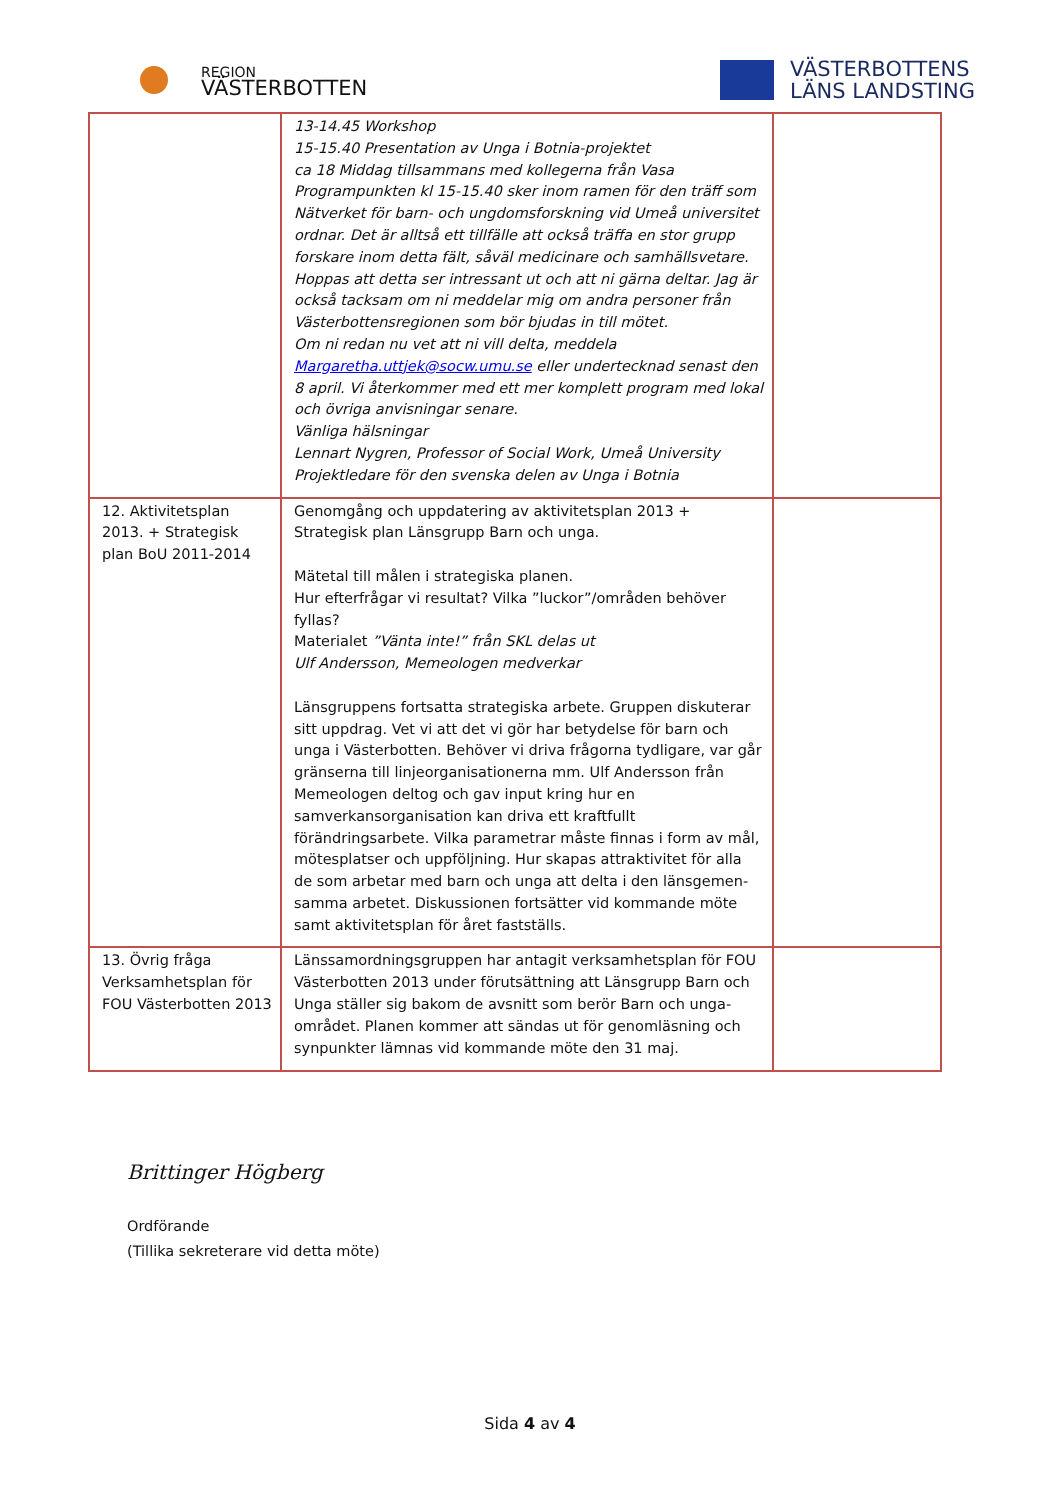REGION
VÄSTERBOTTEN
VÄSTERBOTTENS
LÄNS LANDSTING
| | 13-14.45 Workshop 15-15.40 Presentation av Unga i Botnia-projektet ca 18 Middag tillsammans med kollegerna från Vasa Programpunkten kl 15-15.40 sker inom ramen för den träff som Nätverket för barn- och ungdomsforskning vid Umeå universitet ordnar. Det är alltså ett tillfälle att också träffa en stor grupp forskare inom detta fält, såväl medicinare och samhällsvetare. Hoppas att detta ser intressant ut och att ni gärna deltar. Jag är också tacksam om ni meddelar mig om andra personer från Västerbottensregionen som bör bjudas in till mötet. Om ni redan nu vet att ni vill delta, meddela Margaretha.uttjek@socw.umu.se eller undertecknad senast den 8 april. Vi återkommer med ett mer komplett program med lokal och övriga anvisningar senare. Vänliga hälsningar Lennart Nygren, Professor of Social Work, Umeå University Projektledare för den svenska delen av Unga i Botnia | |
| 12. Aktivitetsplan 2013. + Strategisk plan BoU 2011-2014 | Genomgång och uppdatering av aktivitetsplan 2013 + Strategisk plan Länsgrupp Barn och unga. Mätetal till målen i strategiska planen. Hur efterfrågar vi resultat? Vilka ”luckor”/områden behöver fyllas? Materialet ”Vänta inte!” från SKL delas ut Ulf Andersson, Memeologen medverkar Länsgruppens fortsatta strategiska arbete. Gruppen diskuterar sitt uppdrag. Vet vi att det vi gör har betydelse för barn och unga i Västerbotten. Behöver vi driva frågorna tydligare, var går gränserna till linjeorganisationerna mm. Ulf Andersson från Memeologen deltog och gav input kring hur en samverkansorganisation kan driva ett kraftfullt förändringsarbete. Vilka parametrar måste finnas i form av mål, mötesplatser och uppföljning. Hur skapas attraktivitet för alla de som arbetar med barn och unga att delta i den länsgemen-samma arbetet. Diskussionen fortsätter vid kommande möte samt aktivitetsplan för året fastställs. | |
| 13. Övrig fråga Verksamhetsplan för FOU Västerbotten 2013 | Länssamordningsgruppen har antagit verksamhetsplan för FOU Västerbotten 2013 under förutsättning att Länsgrupp Barn och Unga ställer sig bakom de avsnitt som berör Barn och unga-området. Planen kommer att sändas ut för genomläsning och synpunkter lämnas vid kommande möte den 31 maj. | |
Brittinger Högberg
Ordförande
(Tillika sekreterare vid detta möte)
Sida 4 av 4